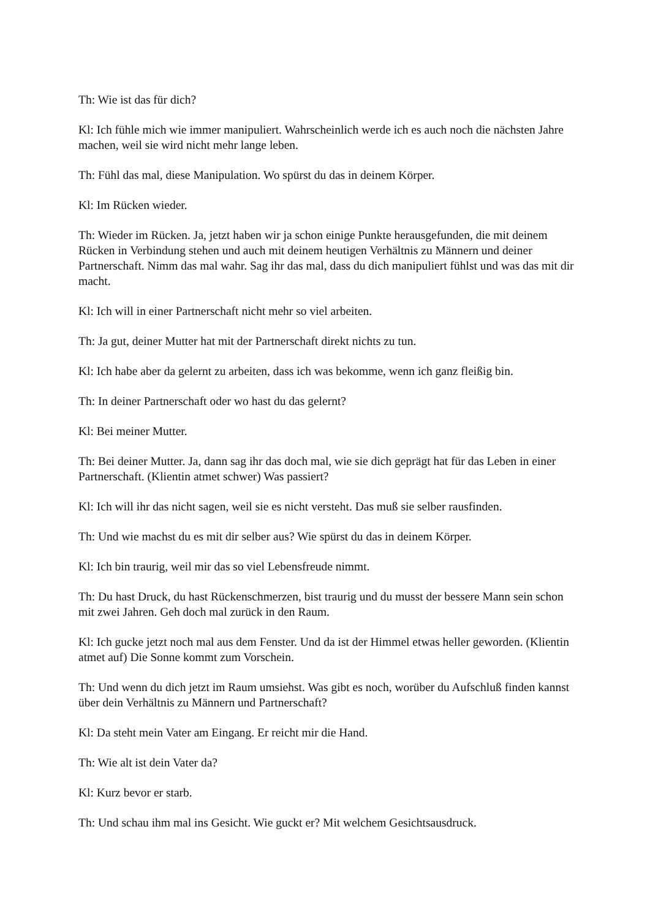Th: Wie ist das für dich?
Kl: Ich fühle mich wie immer manipuliert. Wahrscheinlich werde ich es auch noch die nächsten Jahre machen, weil sie wird nicht mehr lange leben.
Th: Fühl das mal, diese Manipulation. Wo spürst du das in deinem Körper.
Kl: Im Rücken wieder.
Th: Wieder im Rücken. Ja, jetzt haben wir ja schon einige Punkte herausgefunden, die mit deinem Rücken in Verbindung stehen und auch mit deinem heutigen Verhältnis zu Männern und deiner Partnerschaft. Nimm das mal wahr. Sag ihr das mal, dass du dich manipuliert fühlst und was das mit dir macht.
Kl: Ich will in einer Partnerschaft nicht mehr so viel arbeiten.
Th: Ja gut, deiner Mutter hat mit der Partnerschaft direkt nichts zu tun.
Kl: Ich habe aber da gelernt zu arbeiten, dass ich was bekomme, wenn ich ganz fleißig bin.
Th: In deiner Partnerschaft oder wo hast du das gelernt?
Kl: Bei meiner Mutter.
Th: Bei deiner Mutter. Ja, dann sag ihr das doch mal, wie sie dich geprägt hat für das Leben in einer Partnerschaft. (Klientin atmet schwer) Was passiert?
Kl: Ich will ihr das nicht sagen, weil sie es nicht versteht. Das muß sie selber rausfinden.
Th: Und wie machst du es mit dir selber aus? Wie spürst du das in deinem Körper.
Kl: Ich bin traurig, weil mir das so viel Lebensfreude nimmt.
Th: Du hast Druck, du hast Rückenschmerzen, bist traurig und du musst der bessere Mann sein schon mit zwei Jahren. Geh doch mal zurück in den Raum.
Kl: Ich gucke jetzt noch mal aus dem Fenster. Und da ist der Himmel etwas heller geworden. (Klientin atmet auf) Die Sonne kommt zum Vorschein.
Th: Und wenn du dich jetzt im Raum umsiehst. Was gibt es noch, worüber du Aufschluß finden kannst über dein Verhältnis zu Männern und Partnerschaft?
Kl: Da steht mein Vater am Eingang. Er reicht mir die Hand.
Th: Wie alt ist dein Vater da?
Kl: Kurz bevor er starb.
Th: Und schau ihm mal ins Gesicht. Wie guckt er? Mit welchem Gesichtsausdruck.